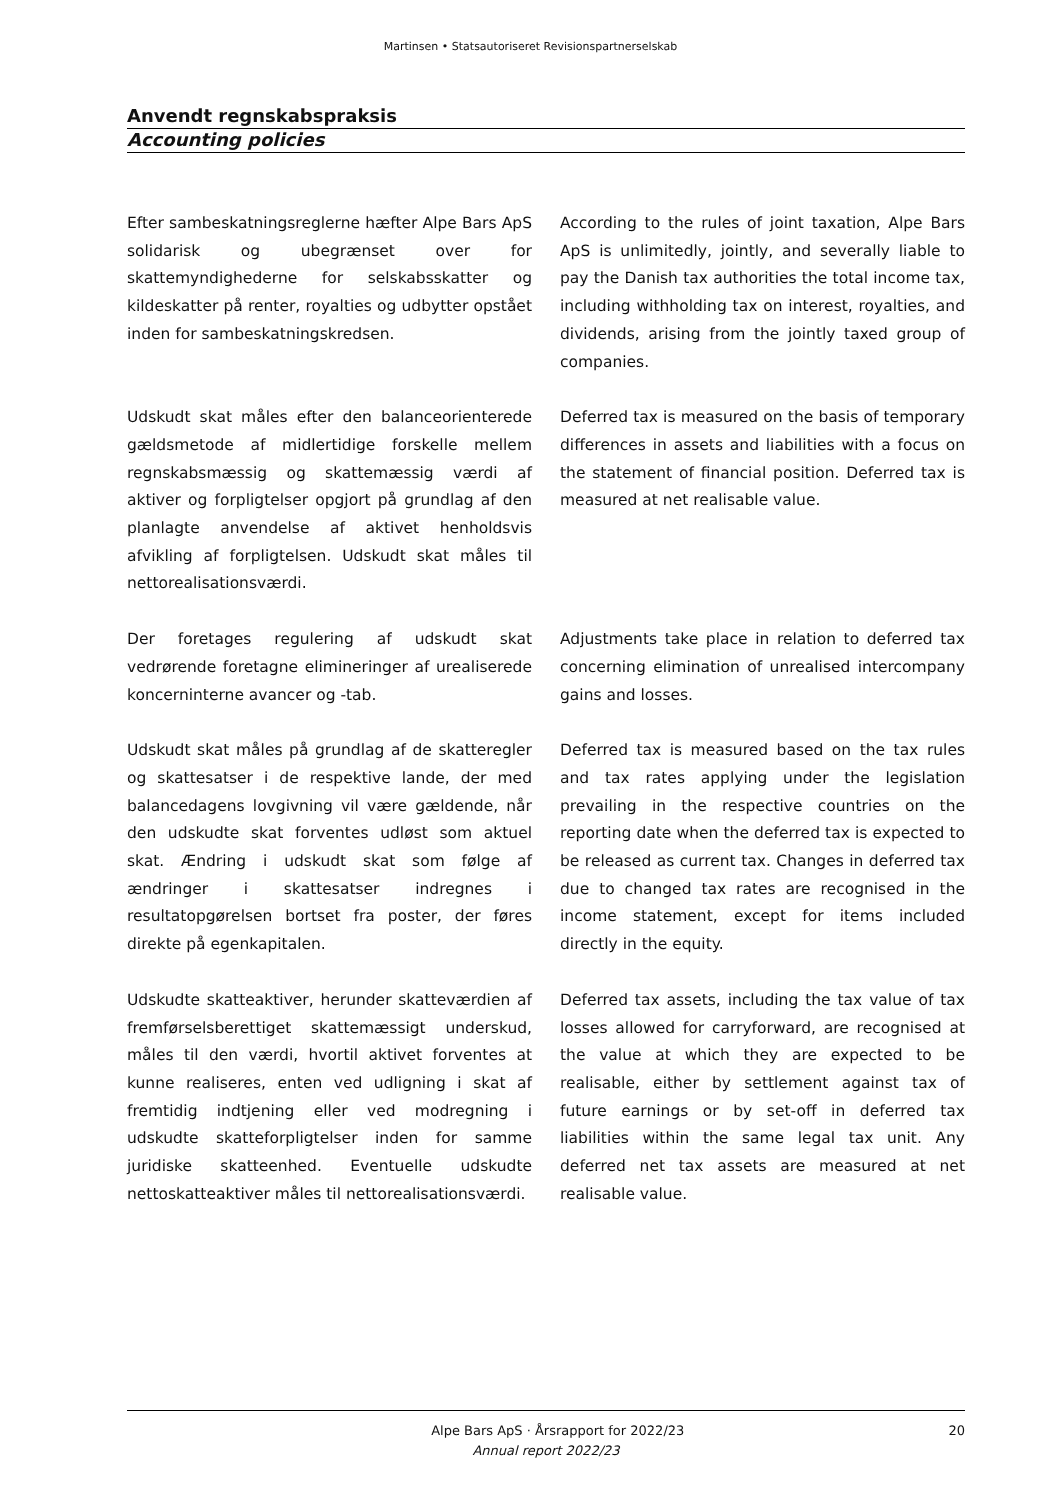Martinsen • Statsautoriseret Revisionspartnerselskab
Anvendt regnskabspraksis
Accounting policies
Efter sambeskatningsreglerne hæfter Alpe Bars ApS solidarisk og ubegrænset over for skattemyndighederne for selskabsskatter og kildeskatter på renter, royalties og udbytter opstået inden for sambeskatningskredsen.
According to the rules of joint taxation, Alpe Bars ApS is unlimitedly, jointly, and severally liable to pay the Danish tax authorities the total income tax, including withholding tax on interest, royalties, and dividends, arising from the jointly taxed group of companies.
Udskudt skat måles efter den balanceorienterede gældsmetode af midlertidige forskelle mellem regnskabsmæssig og skattemæssig værdi af aktiver og forpligtelser opgjort på grundlag af den planlagte anvendelse af aktivet henholdsvis afvikling af forpligtelsen. Udskudt skat måles til nettorealisationsværdi.
Deferred tax is measured on the basis of temporary differences in assets and liabilities with a focus on the statement of financial position. Deferred tax is measured at net realisable value.
Der foretages regulering af udskudt skat vedrørende foretagne elimineringer af urealiserede koncerninterne avancer og -tab.
Adjustments take place in relation to deferred tax concerning elimination of unrealised intercompany gains and losses.
Udskudt skat måles på grundlag af de skatteregler og skattesatser i de respektive lande, der med balancedagens lovgivning vil være gældende, når den udskudte skat forventes udløst som aktuel skat. Ændring i udskudt skat som følge af ændringer i skattesatser indregnes i resultatopgørelsen bortset fra poster, der føres direkte på egenkapitalen.
Deferred tax is measured based on the tax rules and tax rates applying under the legislation prevailing in the respective countries on the reporting date when the deferred tax is expected to be released as current tax. Changes in deferred tax due to changed tax rates are recognised in the income statement, except for items included directly in the equity.
Udskudte skatteaktiver, herunder skatteværdien af fremførselsberettiget skattemæssigt underskud, måles til den værdi, hvortil aktivet forventes at kunne realiseres, enten ved udligning i skat af fremtidig indtjening eller ved modregning i udskudte skatteforpligtelser inden for samme juridiske skatteenhed. Eventuelle udskudte nettoskatteaktiver måles til nettorealisationsværdi.
Deferred tax assets, including the tax value of tax losses allowed for carryforward, are recognised at the value at which they are expected to be realisable, either by settlement against tax of future earnings or by set-off in deferred tax liabilities within the same legal tax unit. Any deferred net tax assets are measured at net realisable value.
Alpe Bars ApS · Årsrapport for 2022/23 20
Annual report 2022/23